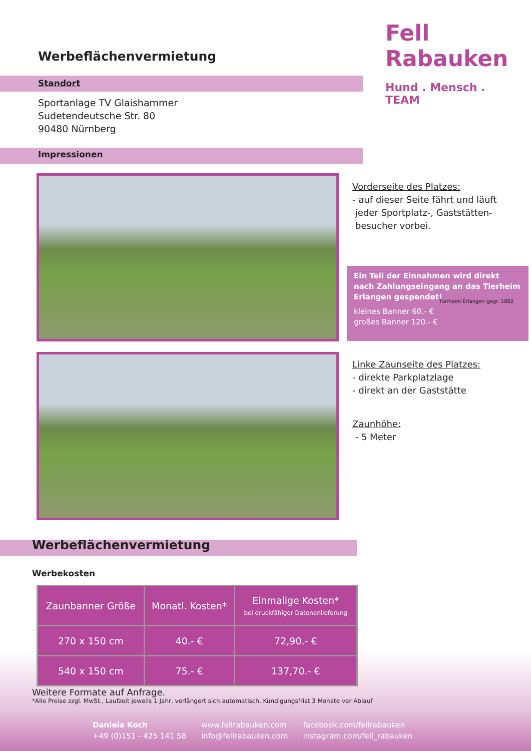Fell Rabauken
Hund . Mensch . TEAM
Werbeflächenvermietung
Standort
Sportanlage TV Glaishammer
Sudetendeutsche Str. 80
90480 Nürnberg
Impressionen
Vorderseite des Platzes:
- auf dieser Seite fährt und läuft
jeder Sportplatz-, Gaststätten-
besucher vorbei.
Ein Teil der Einnahmen wird direkt nach Zahlungseingang an das Tierheim Erlangen gespendet!
kleines Banner 60.- €
großes Banner 120.- €
Tierheim Erlangen gegr. 1882
Linke Zaunseite des Platzes:
- direkte Parkplatzlage
- direkt an der Gaststätte
Zaunhöhe:
- 5 Meter
Werbeflächenvermietung
Werbekosten
| Zaunbanner Größe | Monatl. Kosten* | Einmalige Kosten* bei druckfähiger Datenanlieferung |
| --- | --- | --- |
| 270 x 150 cm | 40.- € | 72,90.- € |
| 540 x 150 cm | 75.- € | 137,70.- € |
Weitere Formate auf Anfrage.
*Alle Preise zzgl. MwSt., Laufzeit jeweils 1 Jahr, verlängert sich automatisch, Kündigungsfrist 3 Monate vor Ablauf
Daniela Koch
+49 (0)151 - 425 141 58
www.fellrabauken.com
info@fellrabauken.com
facebook.com/fellrabauken
instagram.com/fell_rabauken